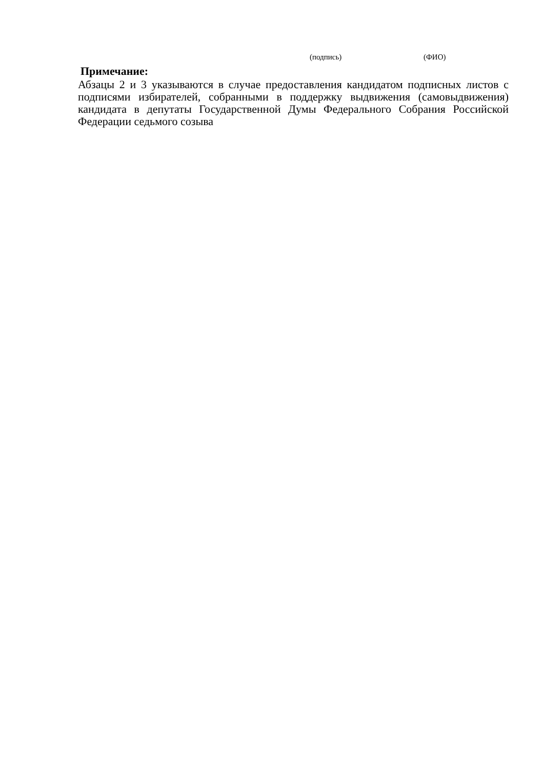(подпись) (ФИО)
Примечание:
Абзацы 2 и 3 указываются в случае предоставления кандидатом подписных листов с подписями избирателей, собранными в поддержку выдвижения (самовыдвижения) кандидата в депутаты Государственной Думы Федерального Собрания Российской Федерации седьмого созыва